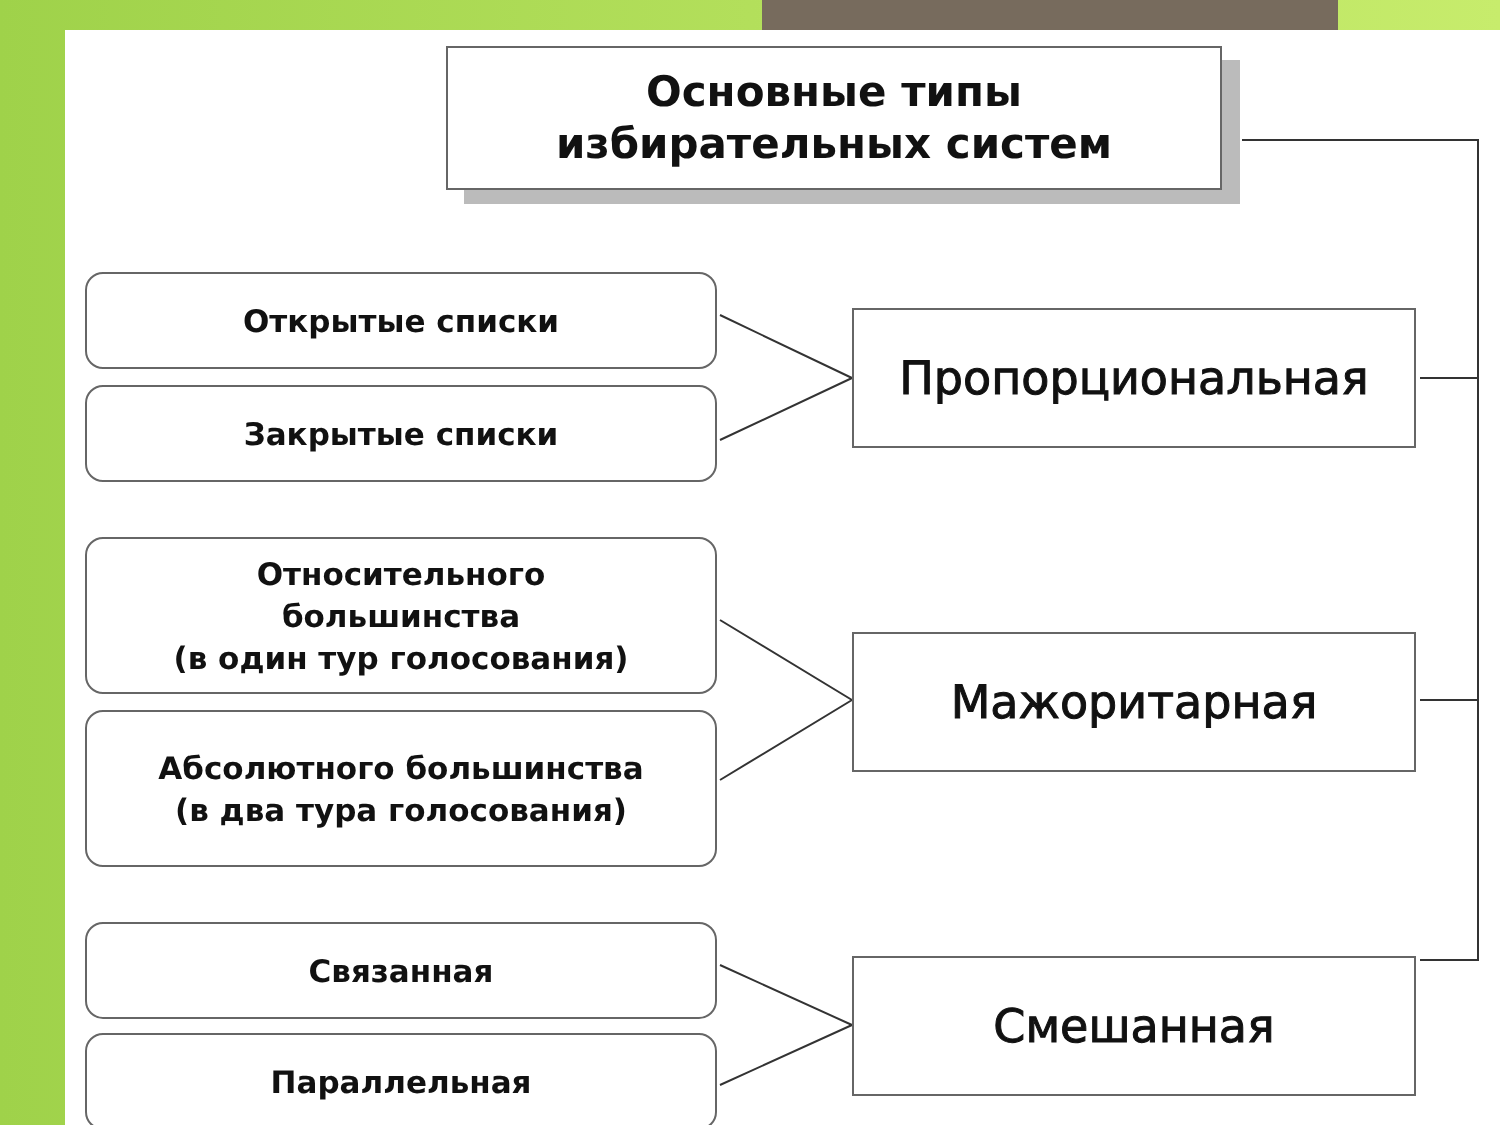Основные типы
избирательных систем
Открытые списки
Закрытые списки
Пропорциональная
Относительного
большинства
(в один тур голосования)
Абсолютного большинства
(в два тура голосования)
Мажоритарная
Связанная
Параллельная
Смешанная